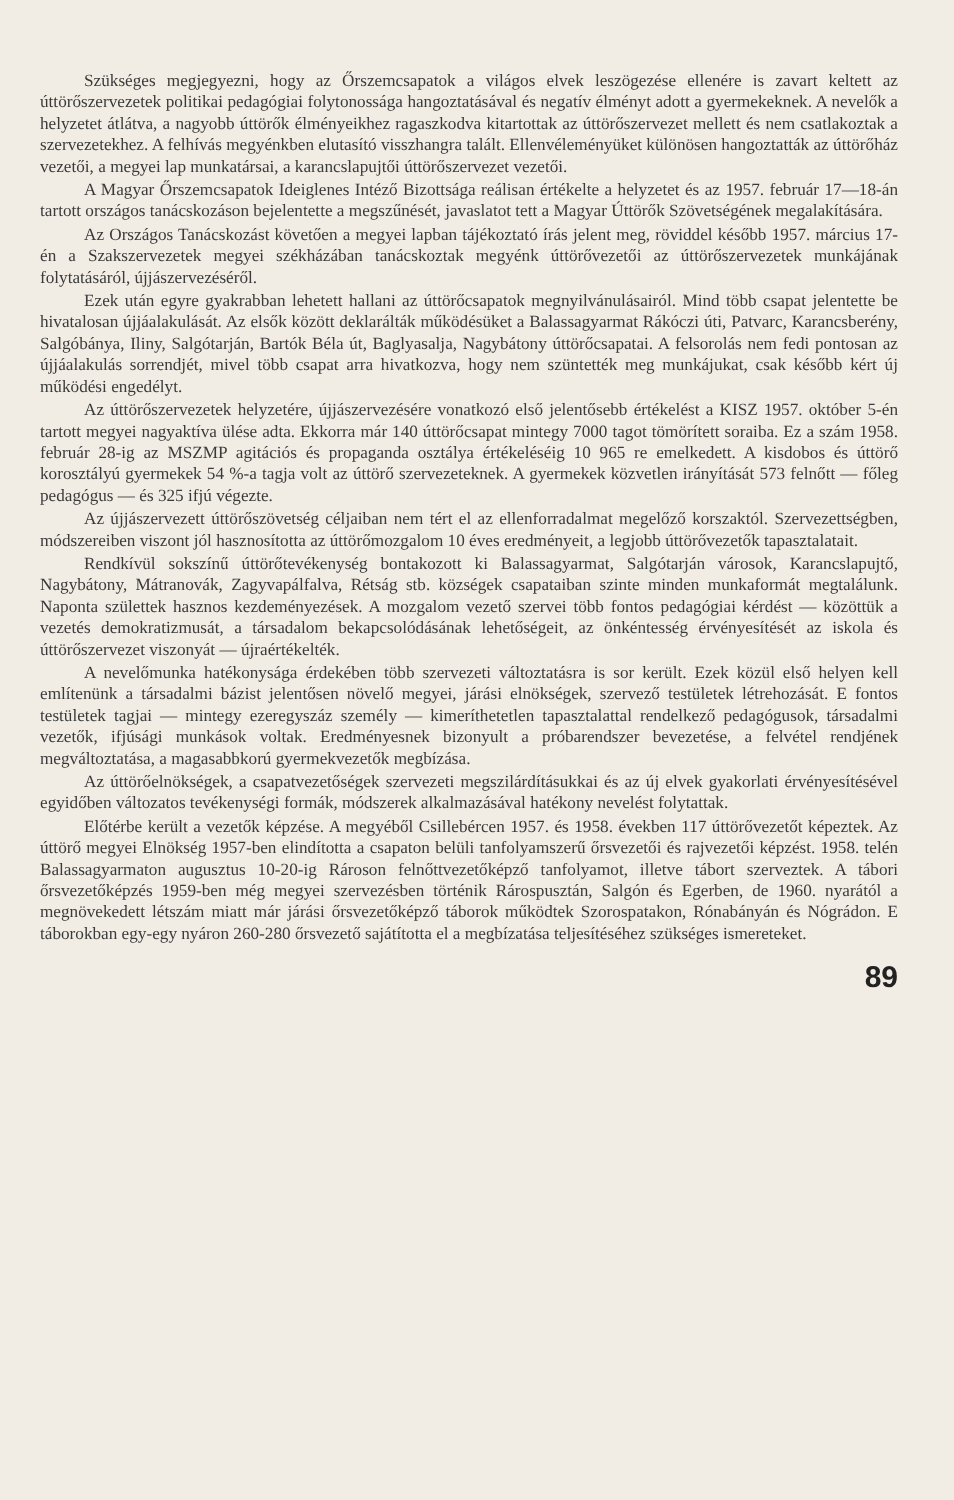Szükséges megjegyezni, hogy az Őrszemcsapatok a világos elvek leszögezése ellenére is zavart keltett az úttörőszervezetek politikai pedagógiai folytonossága hangoztatásával és negatív élményt adott a gyermekeknek. A nevelők a helyzetet átlátva, a nagyobb úttörők élményeikhez ragaszkodva kitartottak az úttörőszervezet mellett és nem csatlakoztak a szervezetekhez. A felhívás megyénkben elutasító visszhangra talált. Ellenvéleményüket különösen hangoztatták az úttörőház vezetői, a megyei lap munkatársai, a karancslapujtői úttörőszervezet vezetői.
A Magyar Őrszemcsapatok Ideiglenes Intéző Bizottsága reálisan értékelte a helyzetet és az 1957. február 17—18-án tartott országos tanácskozáson bejelentette a megszűnését, javaslatot tett a Magyar Úttörők Szövetségének megalakítására.
Az Országos Tanácskozást követően a megyei lapban tájékoztató írás jelent meg, röviddel később 1957. március 17-én a Szakszervezetek megyei székházában tanácskoztak megyénk úttörővezetői az úttörőszervezetek munkájának folytatásáról, újjászervezéséről.
Ezek után egyre gyakrabban lehetett hallani az úttörőcsapatok megnyilvánulásairól. Mind több csapat jelentette be hivatalosan újjáalakulását. Az elsők között deklarálták működésüket a Balassagyarmat Rákóczi úti, Patvarc, Karancsberény, Salgóbánya, Iliny, Salgótarján, Bartók Béla út, Baglyasalja, Nagybátony úttörőcsapatai. A felsorolás nem fedi pontosan az újjáalakulás sorrendjét, mivel több csapat arra hivatkozva, hogy nem szüntették meg munkájukat, csak később kért új működési engedélyt.
Az úttörőszervezetek helyzetére, újjászervezésére vonatkozó első jelentősebb értékelést a KISZ 1957. október 5-én tartott megyei nagyaktíva ülése adta. Ekkorra már 140 úttörőcsapat mintegy 7000 tagot tömörített soraiba. Ez a szám 1958. február 28-ig az MSZMP agitációs és propaganda osztálya értékeléséig 10 965 re emelkedett. A kisdobos és úttörő korosztályú gyermekek 54 %-a tagja volt az úttörő szervezeteknek. A gyermekek közvetlen irányítását 573 felnőtt — főleg pedagógus — és 325 ifjú végezte.
Az újjászervezett úttörőszövetség céljaiban nem tért el az ellenforradalmat megelőző korszaktól. Szervezettségben, módszereiben viszont jól hasznosította az úttörőmozgalom 10 éves eredményeit, a legjobb úttörővezetők tapasztalatait.
Rendkívül sokszínű úttörőtevékenység bontakozott ki Balassagyarmat, Salgótarján városok, Karancslapujtő, Nagybátony, Mátranovák, Zagyvapálfalva, Rétság stb. községek csapataiban szinte minden munkaformát megtalálunk. Naponta születtek hasznos kezdeményezések. A mozgalom vezető szervei több fontos pedagógiai kérdést — közöttük a vezetés demokratizmusát, a társadalom bekapcsolódásának lehetőségeit, az önkéntesség érvényesítését az iskola és úttörőszervezet viszonyát — újraértékelték.
A nevelőmunka hatékonysága érdekében több szervezeti változtatásra is sor került. Ezek közül első helyen kell említenünk a társadalmi bázist jelentősen növelő megyei, járási elnökségek, szervező testületek létrehozását. E fontos testületek tagjai — mintegy ezeregyszáz személy — kimeríthetetlen tapasztalattal rendelkező pedagógusok, társadalmi vezetők, ifjúsági munkások voltak. Eredményesnek bizonyult a próbarendszer bevezetése, a felvétel rendjének megváltoztatása, a magasabbkorú gyermekvezetők megbízása.
Az úttörőelnökségek, a csapatvezetőségek szervezeti megszilárdításukkai és az új elvek gyakorlati érvényesítésével egyidőben változatos tevékenységi formák, módszerek alkalmazásával hatékony nevelést folytattak.
Előtérbe került a vezetők képzése. A megyéből Csillebércen 1957. és 1958. években 117 úttörővezetőt képeztek. Az úttörő megyei Elnökség 1957-ben elindította a csapaton belüli tanfolyamszerű őrsvezetői és rajvezetői képzést. 1958. telén Balassagyarmaton augusztus 10-20-ig Rároson felnőttvezetőképző tanfolyamot, illetve tábort szerveztek. A tábori őrsvezetőképzés 1959-ben még megyei szervezésben történik Rárospusztán, Salgón és Egerben, de 1960. nyarától a megnövekedett létszám miatt már járási őrsvezetőképző táborok működtek Szorospatakon, Rónabányán és Nógrádon. E táborokban egy-egy nyáron 260-280 őrsvezető sajátította el a megbízatása teljesítéséhez szükséges ismereteket.
89